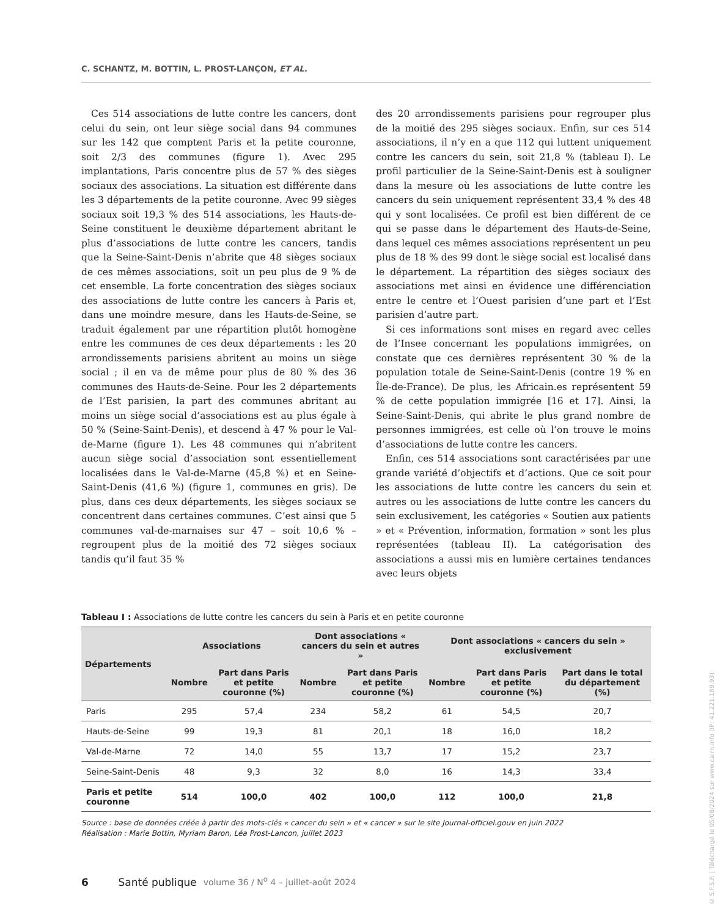C. SCHANTZ, M. BOTTIN, L. PROST-LANÇON, ET AL.
Ces 514 associations de lutte contre les cancers, dont celui du sein, ont leur siège social dans 94 communes sur les 142 que comptent Paris et la petite couronne, soit 2/3 des communes (figure 1). Avec 295 implantations, Paris concentre plus de 57 % des sièges sociaux des associations. La situation est différente dans les 3 départements de la petite couronne. Avec 99 sièges sociaux soit 19,3 % des 514 associations, les Hauts-de-Seine constituent le deuxième département abritant le plus d’associations de lutte contre les cancers, tandis que la Seine-Saint-Denis n’abrite que 48 sièges sociaux de ces mêmes associations, soit un peu plus de 9 % de cet ensemble. La forte concentration des sièges sociaux des associations de lutte contre les cancers à Paris et, dans une moindre mesure, dans les Hauts-de-Seine, se traduit également par une répartition plutôt homogène entre les communes de ces deux départements : les 20 arrondissements parisiens abritent au moins un siège social ; il en va de même pour plus de 80 % des 36 communes des Hauts-de-Seine. Pour les 2 départements de l’Est parisien, la part des communes abritant au moins un siège social d’associations est au plus égale à 50 % (Seine-Saint-Denis), et descend à 47 % pour le Val-de-Marne (figure 1). Les 48 communes qui n’abritent aucun siège social d’association sont essentiellement localisées dans le Val-de-Marne (45,8 %) et en Seine-Saint-Denis (41,6 %) (figure 1, communes en gris). De plus, dans ces deux départements, les sièges sociaux se concentrent dans certaines communes. C’est ainsi que 5 communes val-de-marnaises sur 47 – soit 10,6 % – regroupent plus de la moitié des 72 sièges sociaux tandis qu’il faut 35 %
des 20 arrondissements parisiens pour regrouper plus de la moitié des 295 sièges sociaux. Enfin, sur ces 514 associations, il n’y en a que 112 qui luttent uniquement contre les cancers du sein, soit 21,8 % (tableau I). Le profil particulier de la Seine-Saint-Denis est à souligner dans la mesure où les associations de lutte contre les cancers du sein uniquement représentent 33,4 % des 48 qui y sont localisées. Ce profil est bien différent de ce qui se passe dans le département des Hauts-de-Seine, dans lequel ces mêmes associations représentent un peu plus de 18 % des 99 dont le siège social est localisé dans le département. La répartition des sièges sociaux des associations met ainsi en évidence une différenciation entre le centre et l’Ouest parisien d’une part et l’Est parisien d’autre part.
Si ces informations sont mises en regard avec celles de l’Insee concernant les populations immigrées, on constate que ces dernières représentent 30 % de la population totale de Seine-Saint-Denis (contre 19 % en Île-de-France). De plus, les Africain.es représentent 59 % de cette population immigrée [16 et 17]. Ainsi, la Seine-Saint-Denis, qui abrite le plus grand nombre de personnes immigrées, est celle où l’on trouve le moins d’associations de lutte contre les cancers.
Enfin, ces 514 associations sont caractérisées par une grande variété d’objectifs et d’actions. Que ce soit pour les associations de lutte contre les cancers du sein et autres ou les associations de lutte contre les cancers du sein exclusivement, les catégories « Soutien aux patients » et « Prévention, information, formation » sont les plus représentées (tableau II). La catégorisation des associations a aussi mis en lumière certaines tendances avec leurs objets
Tableau I : Associations de lutte contre les cancers du sein à Paris et en petite couronne
| Départements | Associations | | Dont associations « cancers du sein et autres » | | Dont associations « cancers du sein » exclusivement | | |
| --- | --- | --- | --- | --- | --- | --- | --- |
| | Nombre | Part dans Paris et petite couronne (%) | Nombre | Part dans Paris et petite couronne (%) | Nombre | Part dans Paris et petite couronne (%) | Part dans le total du département (%) |
| Paris | 295 | 57,4 | 234 | 58,2 | 61 | 54,5 | 20,7 |
| Hauts-de-Seine | 99 | 19,3 | 81 | 20,1 | 18 | 16,0 | 18,2 |
| Val-de-Marne | 72 | 14,0 | 55 | 13,7 | 17 | 15,2 | 23,7 |
| Seine-Saint-Denis | 48 | 9,3 | 32 | 8,0 | 16 | 14,3 | 33,4 |
| Paris et petite couronne | 514 | 100,0 | 402 | 100,0 | 112 | 100,0 | 21,8 |
Source : base de données créée à partir des mots-clés « cancer du sein » et « cancer » sur le site Journal-officiel.gouv en juin 2022
Réalisation : Marie Bottin, Myriam Baron, Léa Prost-Lancon, juillet 2023
6 Santé publique volume 36 / N<sup>o</sup> 4 – juillet-août 2024
© S.F.S.P. | Téléchargé le 05/08/2024 sur www.cairn.info (IP: 41.221.189.93)